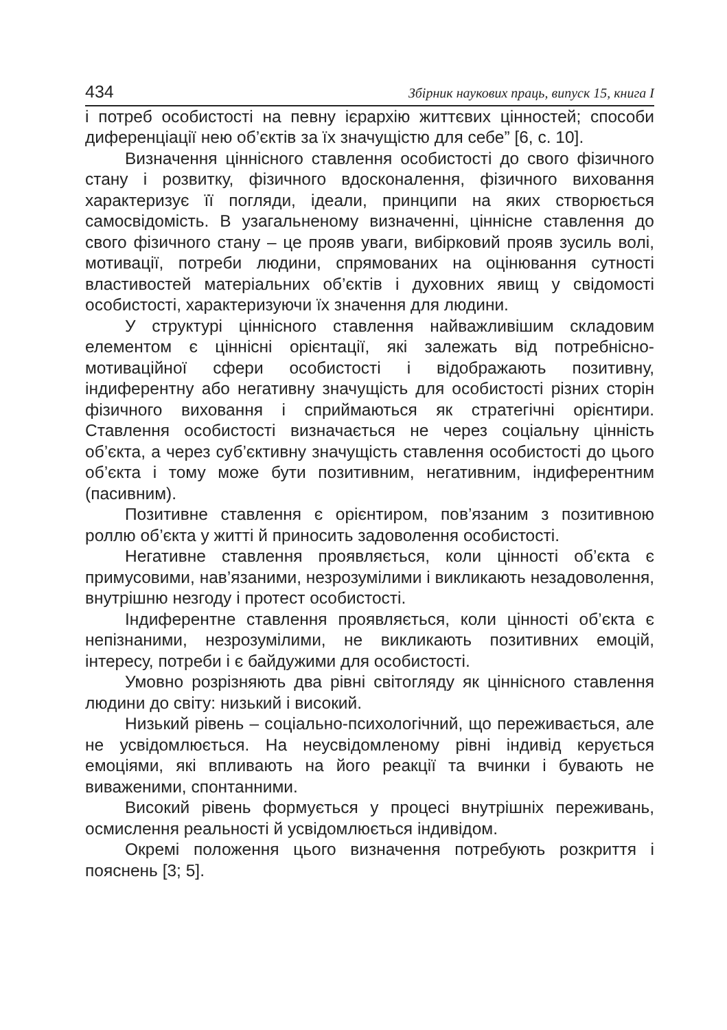434 Збірник наукових праць, випуск 15, книга I
і потреб особистості на певну ієрархію життєвих цінностей; способи диференціації нею об’єктів за їх значущістю для себе” [6, с. 10].
Визначення ціннісного ставлення особистості до свого фізичного стану і розвитку, фізичного вдосконалення, фізичного виховання характеризує її погляди, ідеали, принципи на яких створюється самосвідомість. В узагальненому визначенні, ціннісне ставлення до свого фізичного стану – це прояв уваги, вибірковий прояв зусиль волі, мотивації, потреби людини, спрямованих на оцінювання сутності властивостей матеріальних об’єктів і духовних явищ у свідомості особистості, характеризуючи їх значення для людини.
У структурі ціннісного ставлення найважливішим складовим елементом є ціннісні орієнтації, які залежать від потребнісно-мотиваційної сфери особистості і відображають позитивну, індиферентну або негативну значущість для особистості різних сторін фізичного виховання і сприймаються як стратегічні орієнтири. Ставлення особистості визначається не через соціальну цінність об’єкта, а через суб’єктивну значущість ставлення особистості до цього об’єкта і тому може бути позитивним, негативним, індиферентним (пасивним).
Позитивне ставлення є орієнтиром, пов’язаним з позитивною роллю об’єкта у житті й приносить задоволення особистості.
Негативне ставлення проявляється, коли цінності об’єкта є примусовими, нав’язаними, незрозумілими і викликають незадоволення, внутрішню незгоду і протест особистості.
Індиферентне ставлення проявляється, коли цінності об’єкта є непізнаними, незрозумілими, не викликають позитивних емоцій, інтересу, потреби і є байдужими для особистості.
Умовно розрізняють два рівні світогляду як ціннісного ставлення людини до світу: низький і високий.
Низький рівень – соціально-психологічний, що переживається, але не усвідомлюється. На неусвідомленому рівні індивід керується емоціями, які впливають на його реакції та вчинки і бувають не виваженими, спонтанними.
Високий рівень формується у процесі внутрішніх переживань, осмислення реальності й усвідомлюється індивідом.
Окремі положення цього визначення потребують розкриття і пояснень [3; 5].